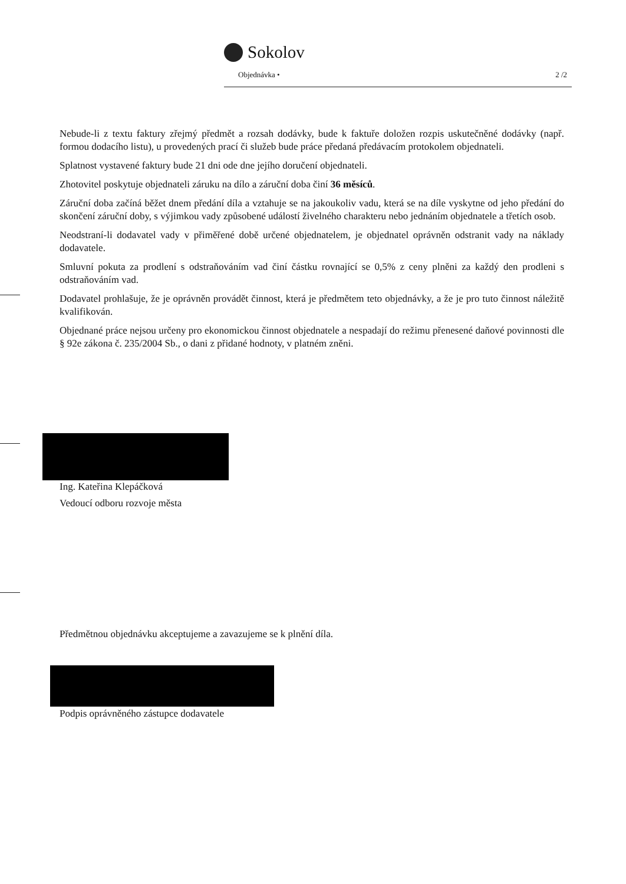Sokolov
Objednávka • 2 /2
Nebude-li z textu faktury zřejmý předmět a rozsah dodávky, bude k faktuře doložen rozpis uskutečněné dodávky (např. formou dodacího listu), u provedených prací či služeb bude práce předaná předávacím protokolem objednateli.
Splatnost vystavené faktury bude 21 dni ode dne jejího doručení objednateli.
Zhotovitel poskytuje objednateli záruku na dílo a záruční doba činí 36 měsíců.
Záruční doba začíná běžet dnem předání díla a vztahuje se na jakoukoliv vadu, která se na díle vyskytne od jeho předání do skončení záruční doby, s výjimkou vady způsobené událostí živelného charakteru nebo jednáním objednatele a třetích osob.
Neodstraní-li dodavatel vady v přiměřené době určené objednatelem, je objednatel oprávněn odstranit vady na náklady dodavatele.
Smluvní pokuta za prodlení s odstraňováním vad činí částku rovnající se 0,5% z ceny plněni za každý den prodleni s odstraňováním vad.
Dodavatel prohlašuje, že je oprávněn provádět činnost, která je předmětem teto objednávky, a že je pro tuto činnost náležitě kvalifikován.
Objednané práce nejsou určeny pro ekonomickou činnost objednatele a nespadají do režimu přenesené daňové povinnosti dle § 92e zákona č. 235/2004 Sb., o dani z přidané hodnoty, v platném zněni.
Ing. Kateřina Klepáčková
Vedoucí odboru rozvoje města
Předmětnou objednávku akceptujeme a zavazujeme se k plnění díla.
Podpis oprávněného zástupce dodavatele